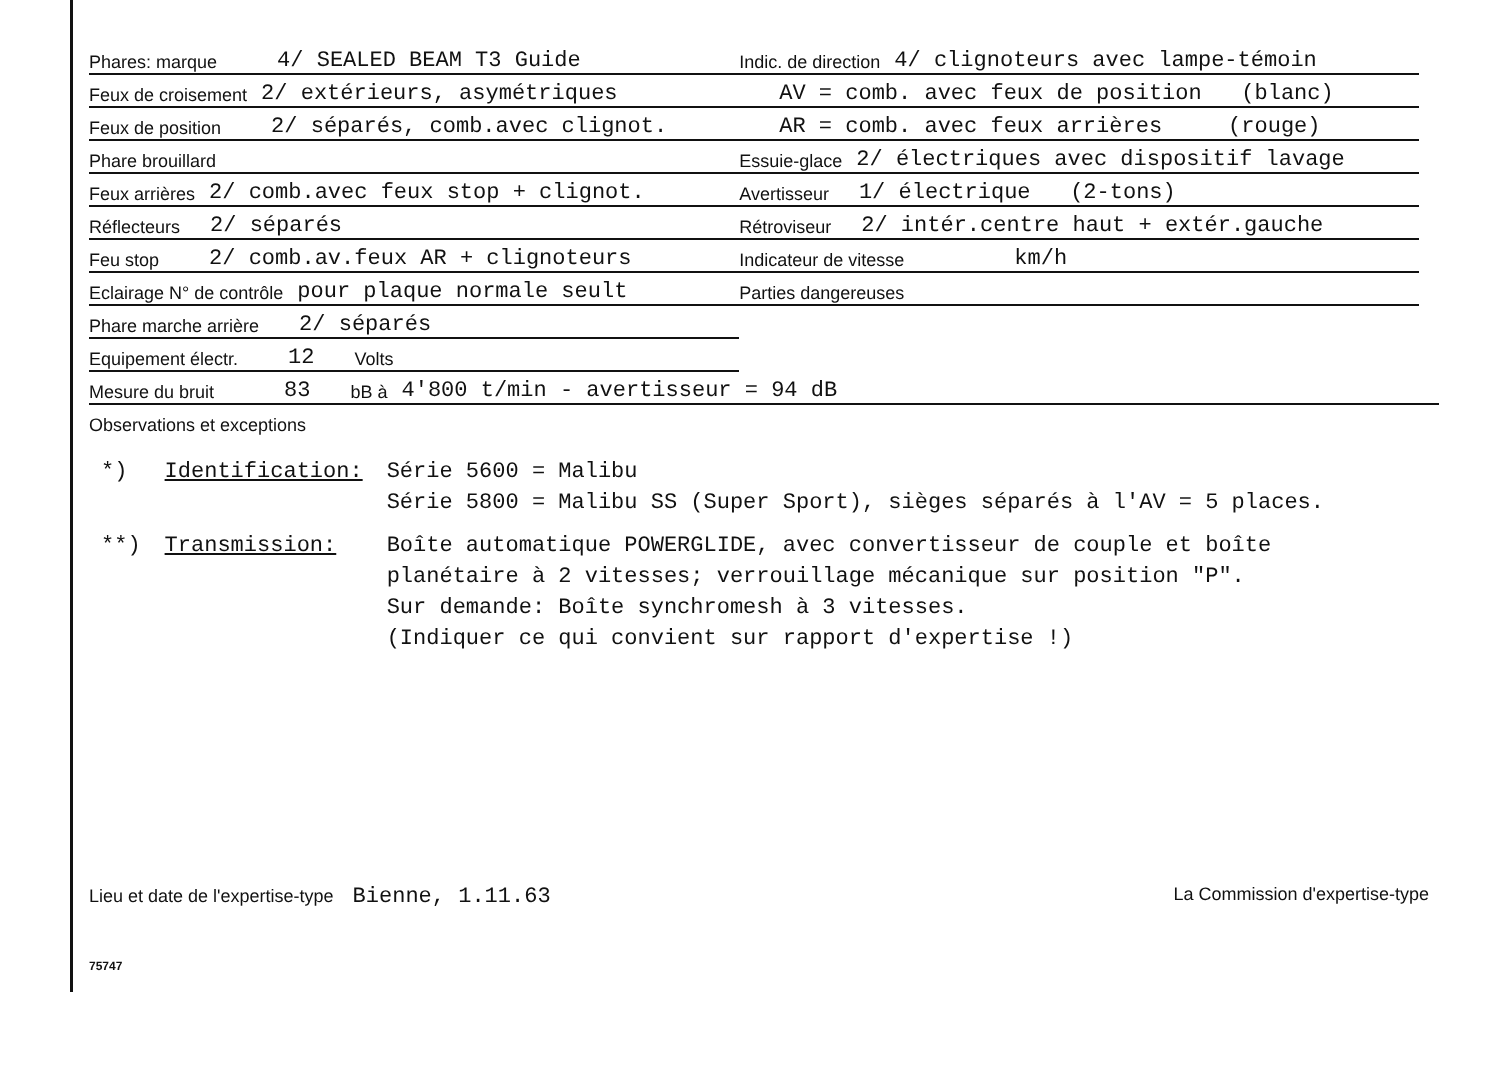Phares: marque 4/ SEALED BEAM T3 Guide
Feux de croisement 2/ extérieurs, asymétriques
Feux de position 2/ séparés, comb.avec clignot.
Phare brouillard
Feux arrières 2/ comb.avec feux stop + clignot.
Réflecteurs 2/ séparés
Feu stop 2/ comb.av.feux AR + clignoteurs
Eclairage N° de contrôle pour plaque normale seult
Phare marche arrière 2/ séparés
Equipement électr. 12 Volts
Indic. de direction 4/ clignoteurs avec lampe-témoin
AV = comb. avec feux de position (blanc)
AR = comb. avec feux arrières (rouge)
Essuie-glace 2/ électriques avec dispositif lavage
Avertisseur 1/ électrique (2-tons)
Rétroviseur 2/ intér.centre haut + extér.gauche
Indicateur de vitesse km/h
Parties dangereuses
Mesure du bruit 83 bB à 4'800 t/min - avertisseur = 94 dB
Observations et exceptions
| *) | Identification: | Série 5600 = Malibu Série 5800 = Malibu SS (Super Sport), sièges séparés à l'AV = 5 places. |
| **) | Transmission: | Boîte automatique POWERGLIDE, avec convertisseur de couple et boîte planétaire à 2 vitesses; verrouillage mécanique sur position "P". Sur demande: Boîte synchromesh à 3 vitesses. (Indiquer ce qui convient sur rapport d'expertise !) |
Lieu et date de l'expertise-type Bienne, 1.11.63 La Commission d'expertise-type
75747